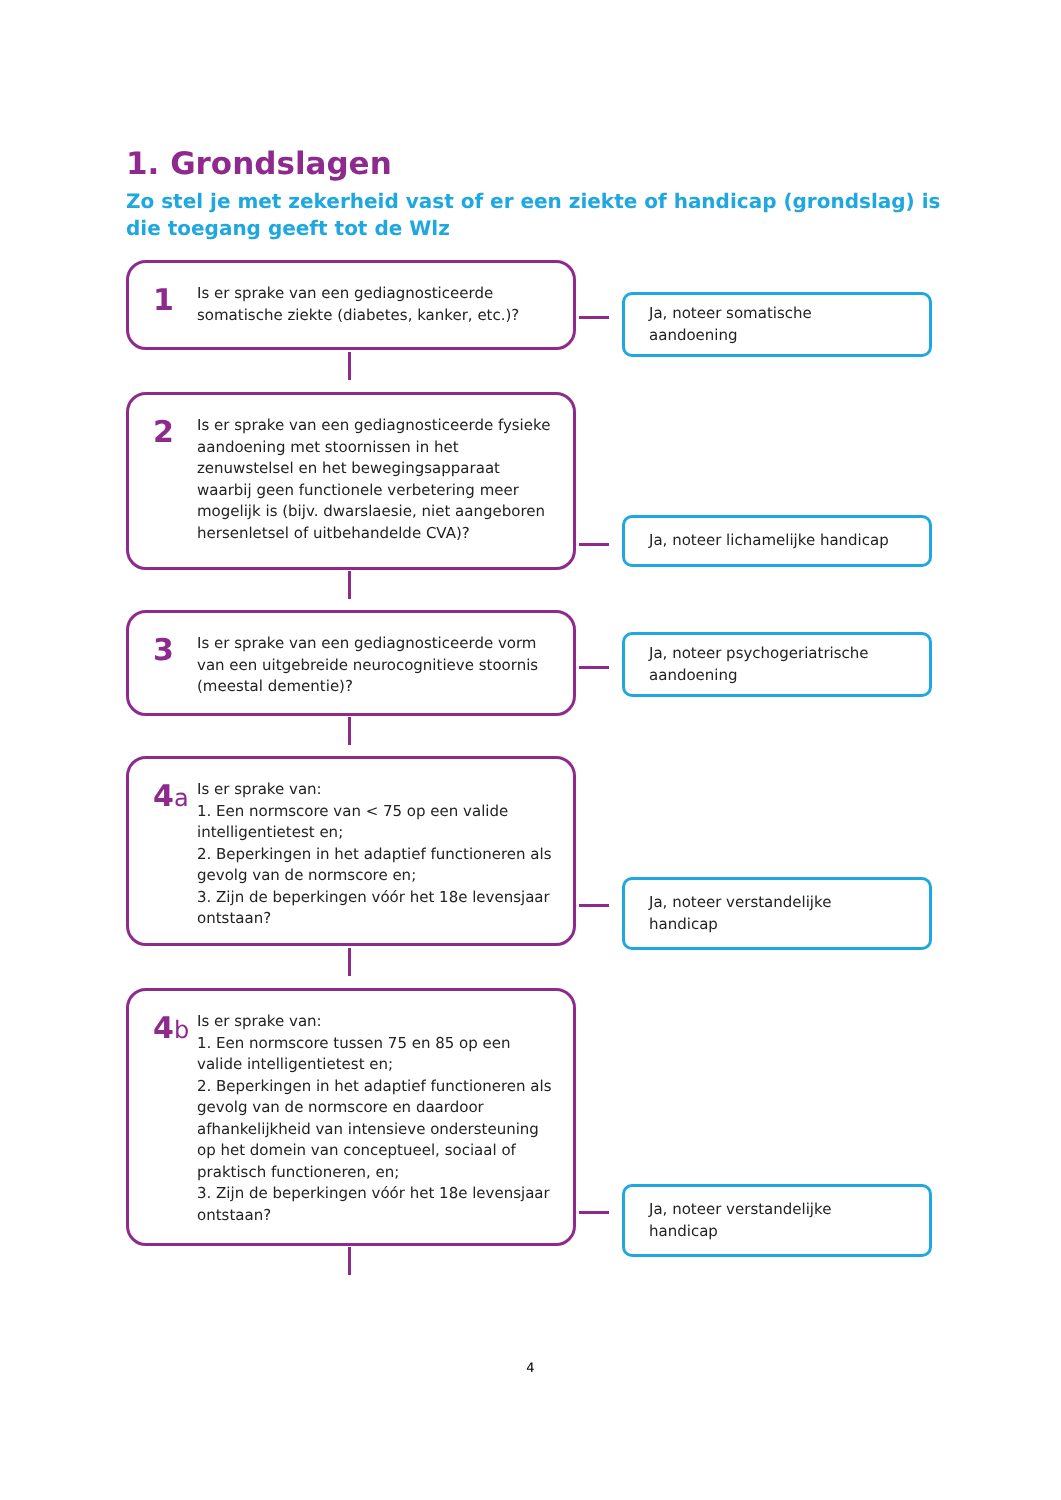1. Grondslagen
Zo stel je met zekerheid vast of er een ziekte of handicap (grondslag) is die toegang geeft tot de Wlz
1
Is er sprake van een gediagnosticeerde somatische ziekte (diabetes, kanker, etc.)?
Ja, noteer somatische aandoening
2
Is er sprake van een gediagnosticeerde fysieke aandoening met stoornissen in het zenuwstelsel en het bewegingsapparaat waarbij geen functionele verbetering meer mogelijk is (bijv. dwarslaesie, niet aangeboren hersenletsel of uitbehandelde CVA)?
Ja, noteer lichamelijke handicap
3
Is er sprake van een gediagnosticeerde vorm van een uitgebreide neurocognitieve stoornis (meestal dementie)?
Ja, noteer psychogeriatrische aandoening
4a
Is er sprake van:
1. Een normscore van < 75 op een valide intelligentietest en;
2. Beperkingen in het adaptief functioneren als gevolg van de normscore en;
3. Zijn de beperkingen vóór het 18e levensjaar ontstaan?
Ja, noteer verstandelijke handicap
4b
Is er sprake van:
1. Een normscore tussen 75 en 85 op een valide intelligentietest en;
2. Beperkingen in het adaptief functioneren als gevolg van de normscore en daardoor afhankelijkheid van intensieve ondersteuning op het domein van conceptueel, sociaal of praktisch functioneren, en;
3. Zijn de beperkingen vóór het 18e levensjaar ontstaan?
Ja, noteer verstandelijke handicap
4